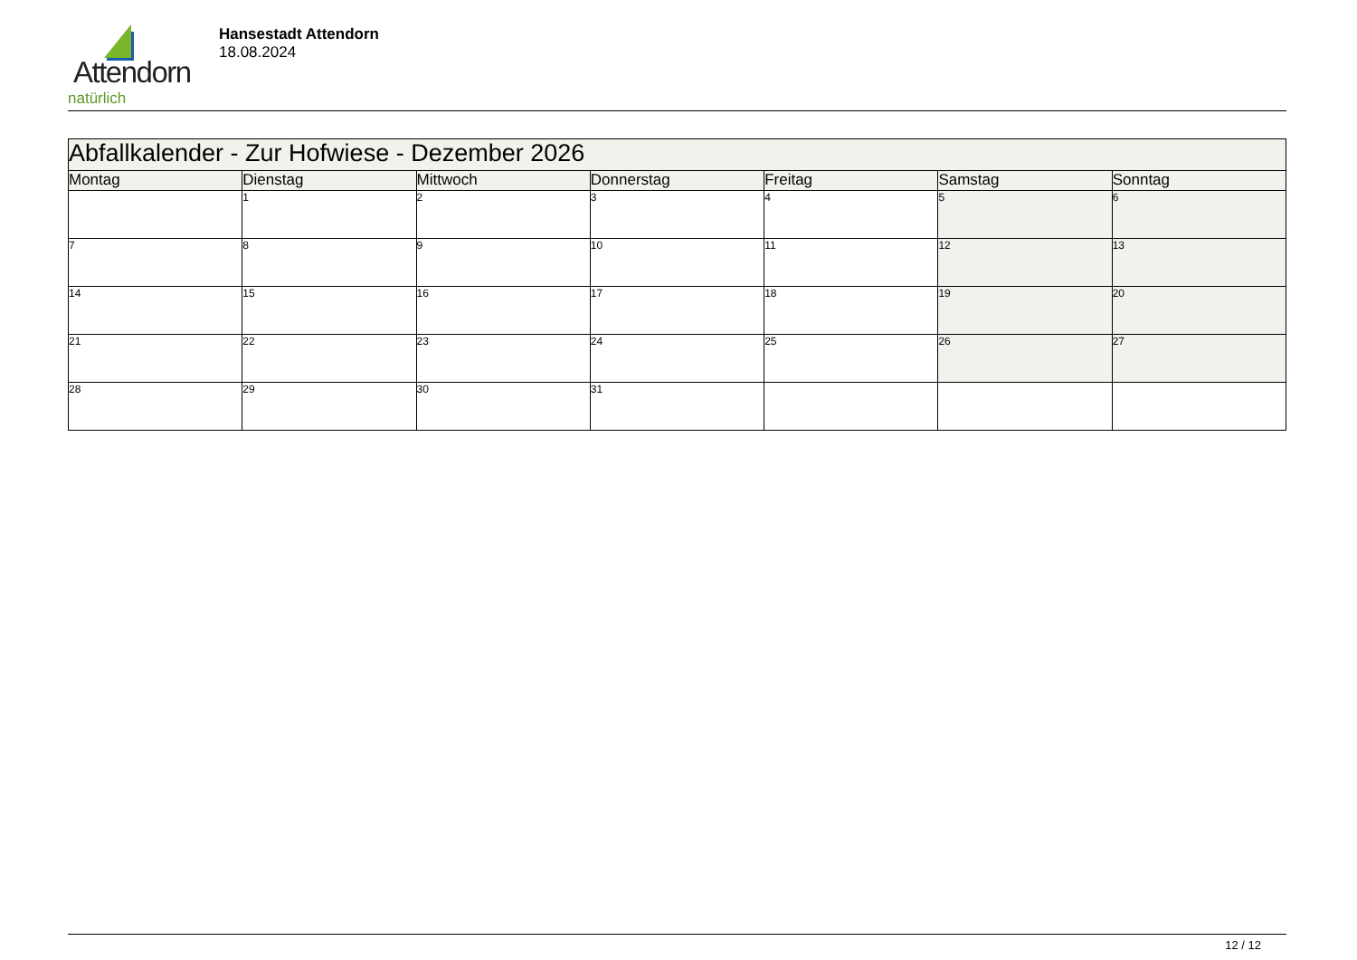Attendorn
natürlich
Hansestadt Attendorn
18.08.2024
| Abfallkalender - Zur Hofwiese - Dezember 2026 | | | | | | |
| --- | --- | --- | --- | --- | --- | --- |
| Montag | Dienstag | Mittwoch | Donnerstag | Freitag | Samstag | Sonntag |
| | 1 | 2 | 3 | 4 | 5 | 6 |
| 7 | 8 | 9 | 10 | 11 | 12 | 13 |
| 14 | 15 | 16 | 17 | 18 | 19 | 20 |
| 21 | 22 | 23 | 24 | 25 | 26 | 27 |
| 28 | 29 | 30 | 31 | | | |
12 / 12